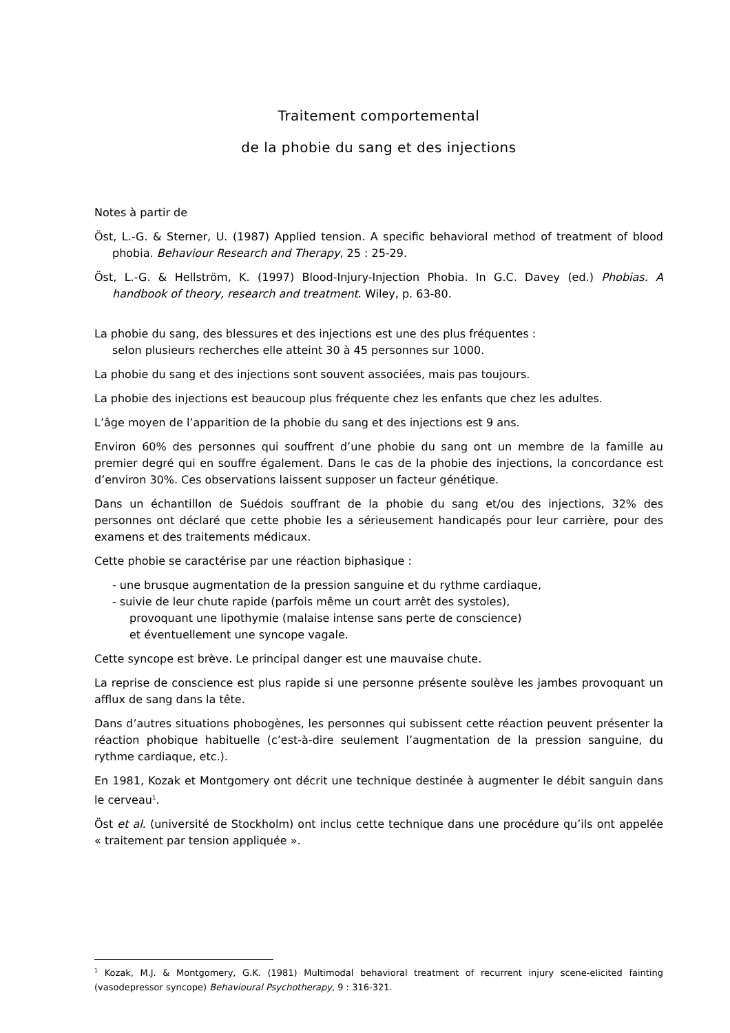Traitement comportemental
de la phobie du sang et des injections
Notes à partir de
Öst, L.-G. & Sterner, U. (1987) Applied tension. A specific behavioral method of treatment of blood phobia. Behaviour Research and Therapy, 25 : 25-29.
Öst, L.-G. & Hellström, K. (1997) Blood-Injury-Injection Phobia. In G.C. Davey (ed.) Phobias. A handbook of theory, research and treatment. Wiley, p. 63-80.
La phobie du sang, des blessures et des injections est une des plus fréquentes :
selon plusieurs recherches elle atteint 30 à 45 personnes sur 1000.
La phobie du sang et des injections sont souvent associées, mais pas toujours.
La phobie des injections est beaucoup plus fréquente chez les enfants que chez les adultes.
L’âge moyen de l’apparition de la phobie du sang et des injections est 9 ans.
Environ 60% des personnes qui souffrent d’une phobie du sang ont un membre de la famille au premier degré qui en souffre également. Dans le cas de la phobie des injections, la concordance est d’environ 30%. Ces observations laissent supposer un facteur génétique.
Dans un échantillon de Suédois souffrant de la phobie du sang et/ou des injections, 32% des personnes ont déclaré que cette phobie les a sérieusement handicapés pour leur carrière, pour des examens et des traitements médicaux.
Cette phobie se caractérise par une réaction biphasique :
- une brusque augmentation de la pression sanguine et du rythme cardiaque,
- suivie de leur chute rapide (parfois même un court arrêt des systoles),
provoquant une lipothymie (malaise intense sans perte de conscience)
et éventuellement une syncope vagale.
Cette syncope est brève. Le principal danger est une mauvaise chute.
La reprise de conscience est plus rapide si une personne présente soulève les jambes provoquant un afflux de sang dans la tête.
Dans d’autres situations phobogènes, les personnes qui subissent cette réaction peuvent présenter la réaction phobique habituelle (c’est-à-dire seulement l’augmentation de la pression sanguine, du rythme cardiaque, etc.).
En 1981, Kozak et Montgomery ont décrit une technique destinée à augmenter le débit sanguin dans le cerveau<sup>1</sup>.
Öst et al. (université de Stockholm) ont inclus cette technique dans une procédure qu’ils ont appelée « traitement par tension appliquée ».
<sup>1</sup> Kozak, M.J. & Montgomery, G.K. (1981) Multimodal behavioral treatment of recurrent injury scene-elicited fainting (vasodepressor syncope) Behavioural Psychotherapy, 9 : 316-321.